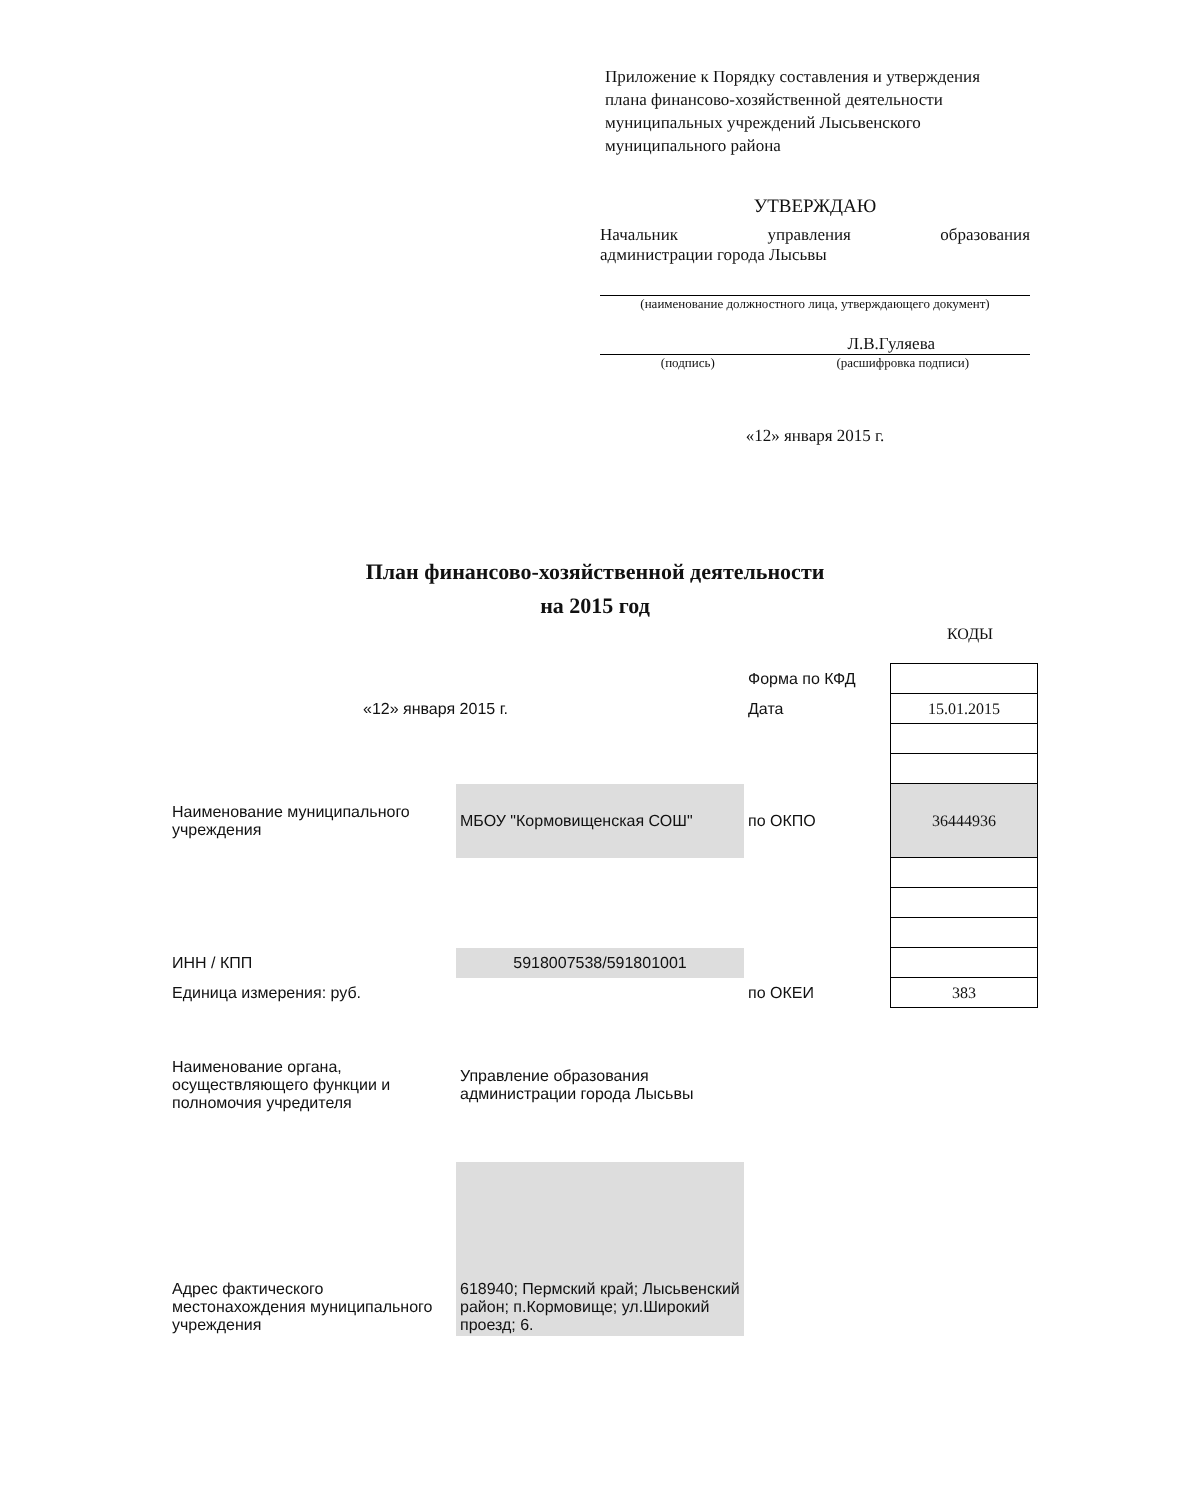Приложение к Порядку составления и утверждения плана финансово-хозяйственной деятельности муниципальных учреждений Лысьвенского муниципального района
УТВЕРЖДАЮ
Начальник управления образования
администрации города Лысьвы
(наименование должностного лица, утверждающего документ)
Л.В.Гуляева
(подпись) (расшифровка подписи)
«12» января 2015 г.
План финансово-хозяйственной деятельности
на 2015 год
КОДЫ
| | | Форма по КФД | |
| «12» января 2015 г. | | Дата | 15.01.2015 |
| Наименование муниципального учреждения | МБОУ "Кормовищенская СОШ" | по ОКПО | 36444936 |
| ИНН / КПП | 5918007538/591801001 | | |
| Единица измерения: руб. | | по ОКЕИ | 383 |
| Наименование органа, осуществляющего функции и полномочия учредителя | Управление образования администрации города Лысьвы | | |
| Адрес фактического местонахождения муниципального учреждения | 618940; Пермский край; Лысьвенский район; п.Кормовище; ул.Широкий проезд; 6. | | |